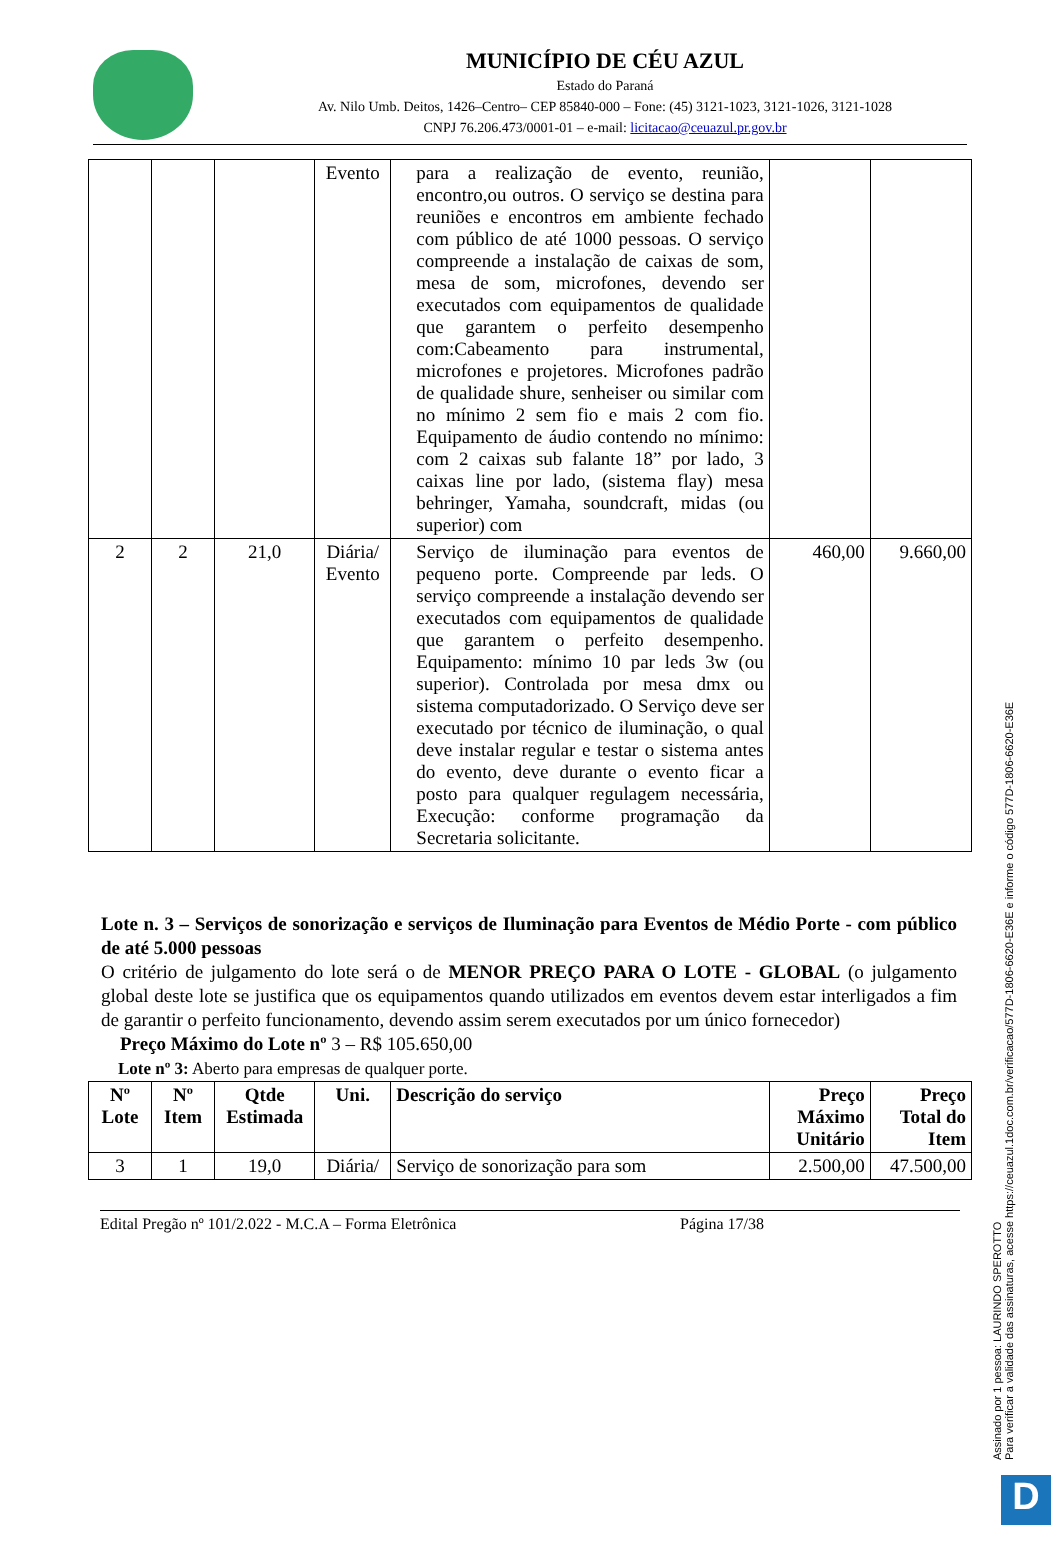MUNICÍPIO DE CÉU AZUL
Estado do Paraná
Av. Nilo Umb. Deitos, 1426–Centro– CEP 85840-000 – Fone: (45) 3121-1023, 3121-1026, 3121-1028
CNPJ 76.206.473/0001-01 – e-mail: licitacao@ceuazul.pr.gov.br
| | | | Evento | para a realização de evento, reunião, encontro,ou outros. O serviço se destina para reuniões e encontros em ambiente fechado com público de até 1000 pessoas. O serviço compreende a instalação de caixas de som, mesa de som, microfones, devendo ser executados com equipamentos de qualidade que garantem o perfeito desempenho com:Cabeamento para instrumental, microfones e projetores. Microfones padrão de qualidade shure, senheiser ou similar com no mínimo 2 sem fio e mais 2 com fio. Equipamento de áudio contendo no mínimo: com 2 caixas sub falante 18” por lado, 3 caixas line por lado, (sistema flay) mesa behringer, Yamaha, soundcraft, midas (ou superior) com | | |
| 2 | 2 | 21,0 | Diária/ Evento | Serviço de iluminação para eventos de pequeno porte. Compreende par leds. O serviço compreende a instalação devendo ser executados com equipamentos de qualidade que garantem o perfeito desempenho. Equipamento: mínimo 10 par leds 3w (ou superior). Controlada por mesa dmx ou sistema computadorizado. O Serviço deve ser executado por técnico de iluminação, o qual deve instalar regular e testar o sistema antes do evento, deve durante o evento ficar a posto para qualquer regulagem necessária, Execução: conforme programação da Secretaria solicitante. | 460,00 | 9.660,00 |
Lote n. 3 – Serviços de sonorização e serviços de Iluminação para Eventos de Médio Porte - com público de até 5.000 pessoas
O critério de julgamento do lote será o de MENOR PREÇO PARA O LOTE - GLOBAL (o julgamento global deste lote se justifica que os equipamentos quando utilizados em eventos devem estar interligados a fim de garantir o perfeito funcionamento, devendo assim serem executados por um único fornecedor)
Preço Máximo do Lote nº 3 – R$ 105.650,00
Lote nº 3: Aberto para empresas de qualquer porte.
| Nº Lote | Nº Item | Qtde Estimada | Uni. | Descrição do serviço | Preço Máximo Unitário | Preço Total do Item |
| --- | --- | --- | --- | --- | --- | --- |
| 3 | 1 | 19,0 | Diária/ | Serviço de sonorização para som | 2.500,00 | 47.500,00 |
Edital Pregão nº 101/2.022 - M.C.A – Forma Eletrônica Página 17/38
Assinado por 1 pessoa: LAURINDO SPEROTTO
Para verificar a validade das assinaturas, acesse https://ceuazul.1doc.com.br/verificacao/577D-1806-6620-E36E e informe o código 577D-1806-6620-E36E
D